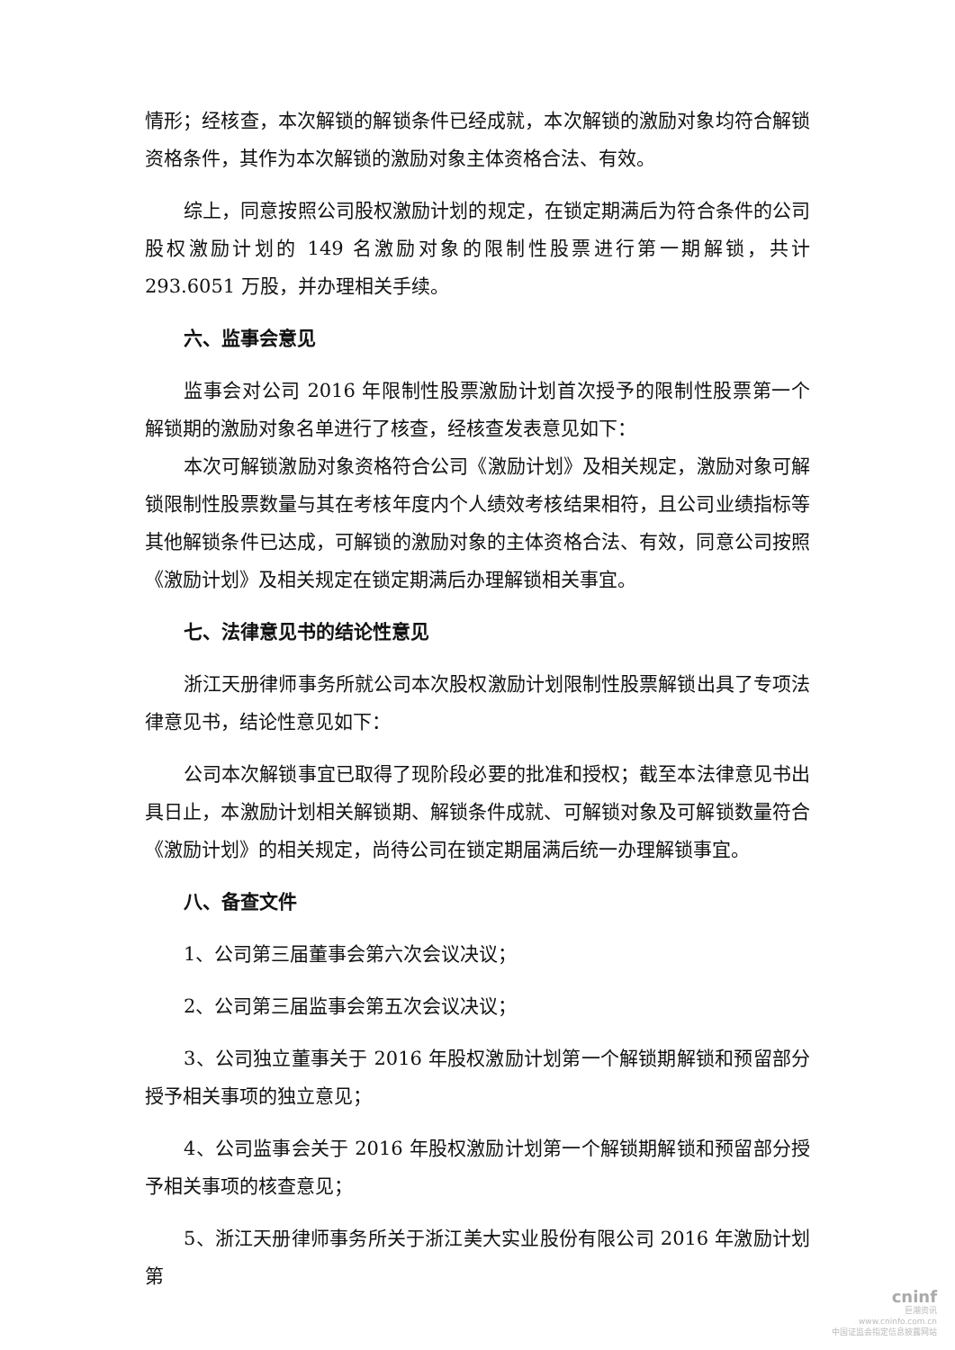情形；经核查，本次解锁的解锁条件已经成就，本次解锁的激励对象均符合解锁资格条件，其作为本次解锁的激励对象主体资格合法、有效。
综上，同意按照公司股权激励计划的规定，在锁定期满后为符合条件的公司股权激励计划的 149 名激励对象的限制性股票进行第一期解锁，共计 293.6051 万股，并办理相关手续。
六、监事会意见
监事会对公司 2016 年限制性股票激励计划首次授予的限制性股票第一个解锁期的激励对象名单进行了核查，经核查发表意见如下：
本次可解锁激励对象资格符合公司《激励计划》及相关规定，激励对象可解锁限制性股票数量与其在考核年度内个人绩效考核结果相符，且公司业绩指标等其他解锁条件已达成，可解锁的激励对象的主体资格合法、有效，同意公司按照《激励计划》及相关规定在锁定期满后办理解锁相关事宜。
七、法律意见书的结论性意见
浙江天册律师事务所就公司本次股权激励计划限制性股票解锁出具了专项法律意见书，结论性意见如下：
公司本次解锁事宜已取得了现阶段必要的批准和授权；截至本法律意见书出具日止，本激励计划相关解锁期、解锁条件成就、可解锁对象及可解锁数量符合《激励计划》的相关规定，尚待公司在锁定期届满后统一办理解锁事宜。
八、备查文件
1、公司第三届董事会第六次会议决议；
2、公司第三届监事会第五次会议决议；
3、公司独立董事关于 2016 年股权激励计划第一个解锁期解锁和预留部分授予相关事项的独立意见；
4、公司监事会关于 2016 年股权激励计划第一个解锁期解锁和预留部分授予相关事项的核查意见；
5、浙江天册律师事务所关于浙江美大实业股份有限公司 2016 年激励计划第
cninf
巨潮资讯
www.cninfo.com.cn
中国证监会指定信息披露网站